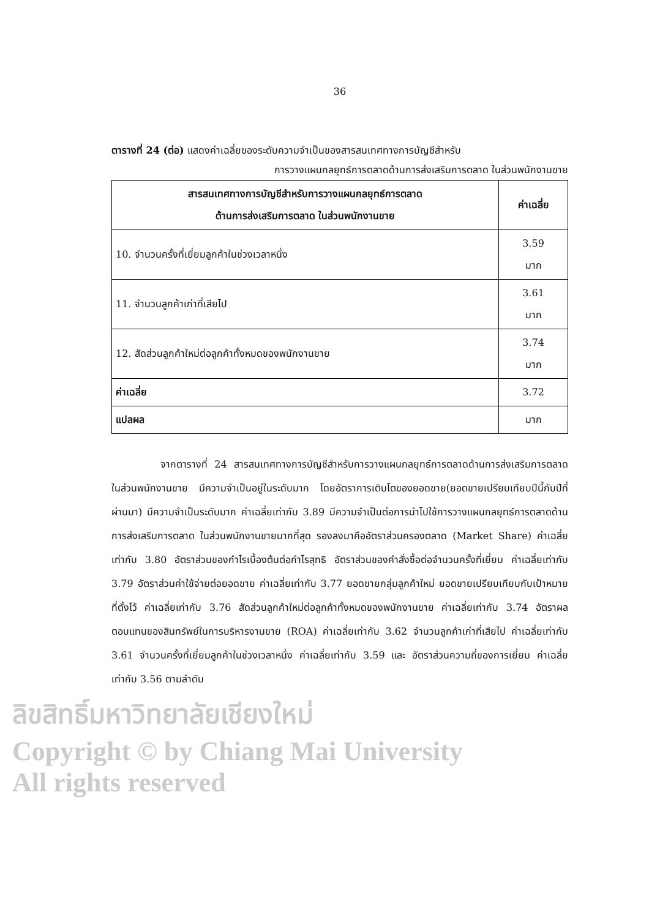36
ตารางที่ 24 (ต่อ) แสดงค่าเฉลี่ยของระดับความจำเป็นของสารสนเทศทางการบัญชีสำหรับ
การวางแผนกลยุทธ์การตลาดด้านการส่งเสริมการตลาด ในส่วนพนักงานขาย
| สารสนเทศทางการบัญชีสำหรับการวางแผนกลยุทธ์การตลาด ด้านการส่งเสริมการตลาด ในส่วนพนักงานขาย | ค่าเฉลี่ย |
| --- | --- |
| 10. จำนวนครั้งที่เยี่ยมลูกค้าในช่วงเวลาหนึ่ง | 3.59 มาก |
| 11. จำนวนลูกค้าเก่าที่เสียไป | 3.61 มาก |
| 12. สัดส่วนลูกค้าใหม่ต่อลูกค้าทั้งหมดของพนักงานขาย | 3.74 มาก |
| ค่าเฉลี่ย | 3.72 |
| แปลผล | มาก |
จากตารางที่ 24 สารสนเทศทางการบัญชีสำหรับการวางแผนกลยุทธ์การตลาดด้านการส่งเสริมการตลาดในส่วนพนักงานขาย มีความจำเป็นอยู่ในระดับมาก โดยอัตราการเติบโตของยอดขาย(ยอดขายเปรียบเทียบปีนี้กับปีที่ผ่านมา) มีความจำเป็นระดับมาก ค่าเฉลี่ยเท่ากับ 3.89 มีความจำเป็นต่อการนำไปใช้การวางแผนกลยุทธ์การตลาดด้านการส่งเสริมการตลาด ในส่วนพนักงานขายมากที่สุด รองลงมาคืออัตราส่วนครองตลาด (Market Share) ค่าเฉลี่ยเท่ากับ 3.80 อัตราส่วนของกำไรเบื้องต้นต่อกำไรสุทธิ อัตราส่วนของคำสั่งซื้อต่อจำนวนครั้งที่เยี่ยม ค่าเฉลี่ยเท่ากับ 3.79 อัตราส่วนค่าใช้จ่ายต่อยอดขาย ค่าเฉลี่ยเท่ากับ 3.77 ยอดขายกลุ่มลูกค้าใหม่ ยอดขายเปรียบเทียบกับเป้าหมายที่ตั้งไว้ ค่าเฉลี่ยเท่ากับ 3.76 สัดส่วนลูกค้าใหม่ต่อลูกค้าทั้งหมดของพนักงานขาย ค่าเฉลี่ยเท่ากับ 3.74 อัตราผลตอบแทนของสินทรัพย์ในการบริหารงานขาย (ROA) ค่าเฉลี่ยเท่ากับ 3.62 จำนวนลูกค้าเก่าที่เสียไป ค่าเฉลี่ยเท่ากับ 3.61 จำนวนครั้งที่เยี่ยมลูกค้าในช่วงเวลาหนึ่ง ค่าเฉลี่ยเท่ากับ 3.59 และ อัตราส่วนความถี่ของการเยี่ยม ค่าเฉลี่ยเท่ากับ 3.56 ตามลำดับ
ลิขสิทธิ์มหาวิทยาลัยเชียงใหม่
Copyright © by Chiang Mai University
All rights reserved